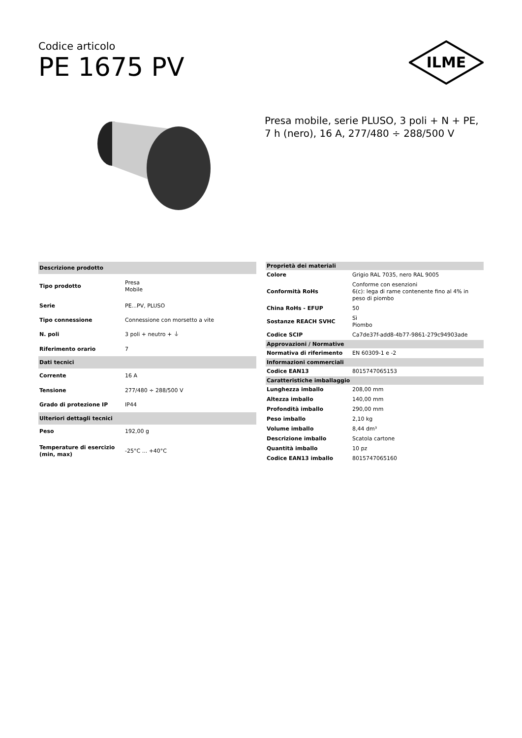Codice articolo
PE 1675 PV
ILME
Presa mobile, serie PLUSO, 3 poli + N + PE, 7 h (nero), 16 A, 277/480 ÷ 288/500 V
| Descrizione prodotto | |
| --- | --- |
| Tipo prodotto | Presa Mobile |
| Serie | PE...PV, PLUSO |
| Tipo connessione | Connessione con morsetto a vite |
| N. poli | 3 poli + neutro + ⏚ |
| Riferimento orario | 7 |
| Dati tecnici | |
| Corrente | 16 A |
| Tensione | 277/480 ÷ 288/500 V |
| Grado di protezione IP | IP44 |
| Ulteriori dettagli tecnici | |
| Peso | 192,00 g |
| Temperature di esercizio (min, max) | -25°C ... +40°C |
| Proprietà dei materiali | |
| --- | --- |
| Colore | Grigio RAL 7035, nero RAL 9005 |
| Conformità RoHs | Conforme con esenzioni 6(c): lega di rame contenente fino al 4% in peso di piombo |
| China RoHs - EFUP | 50 |
| Sostanze REACH SVHC | Sì Piombo |
| Codice SCIP | Ca7de37f-add8-4b77-9861-279c94903ade |
| Approvazioni / Normative | |
| Normativa di riferimento | EN 60309-1 e -2 |
| Informazioni commerciali | |
| Codice EAN13 | 8015747065153 |
| Caratteristiche imballaggio | |
| Lunghezza imballo | 208,00 mm |
| Altezza imballo | 140,00 mm |
| Profondità imballo | 290,00 mm |
| Peso imballo | 2,10 kg |
| Volume imballo | 8,44 dm³ |
| Descrizione imballo | Scatola cartone |
| Quantità imballo | 10 pz |
| Codice EAN13 imballo | 8015747065160 |